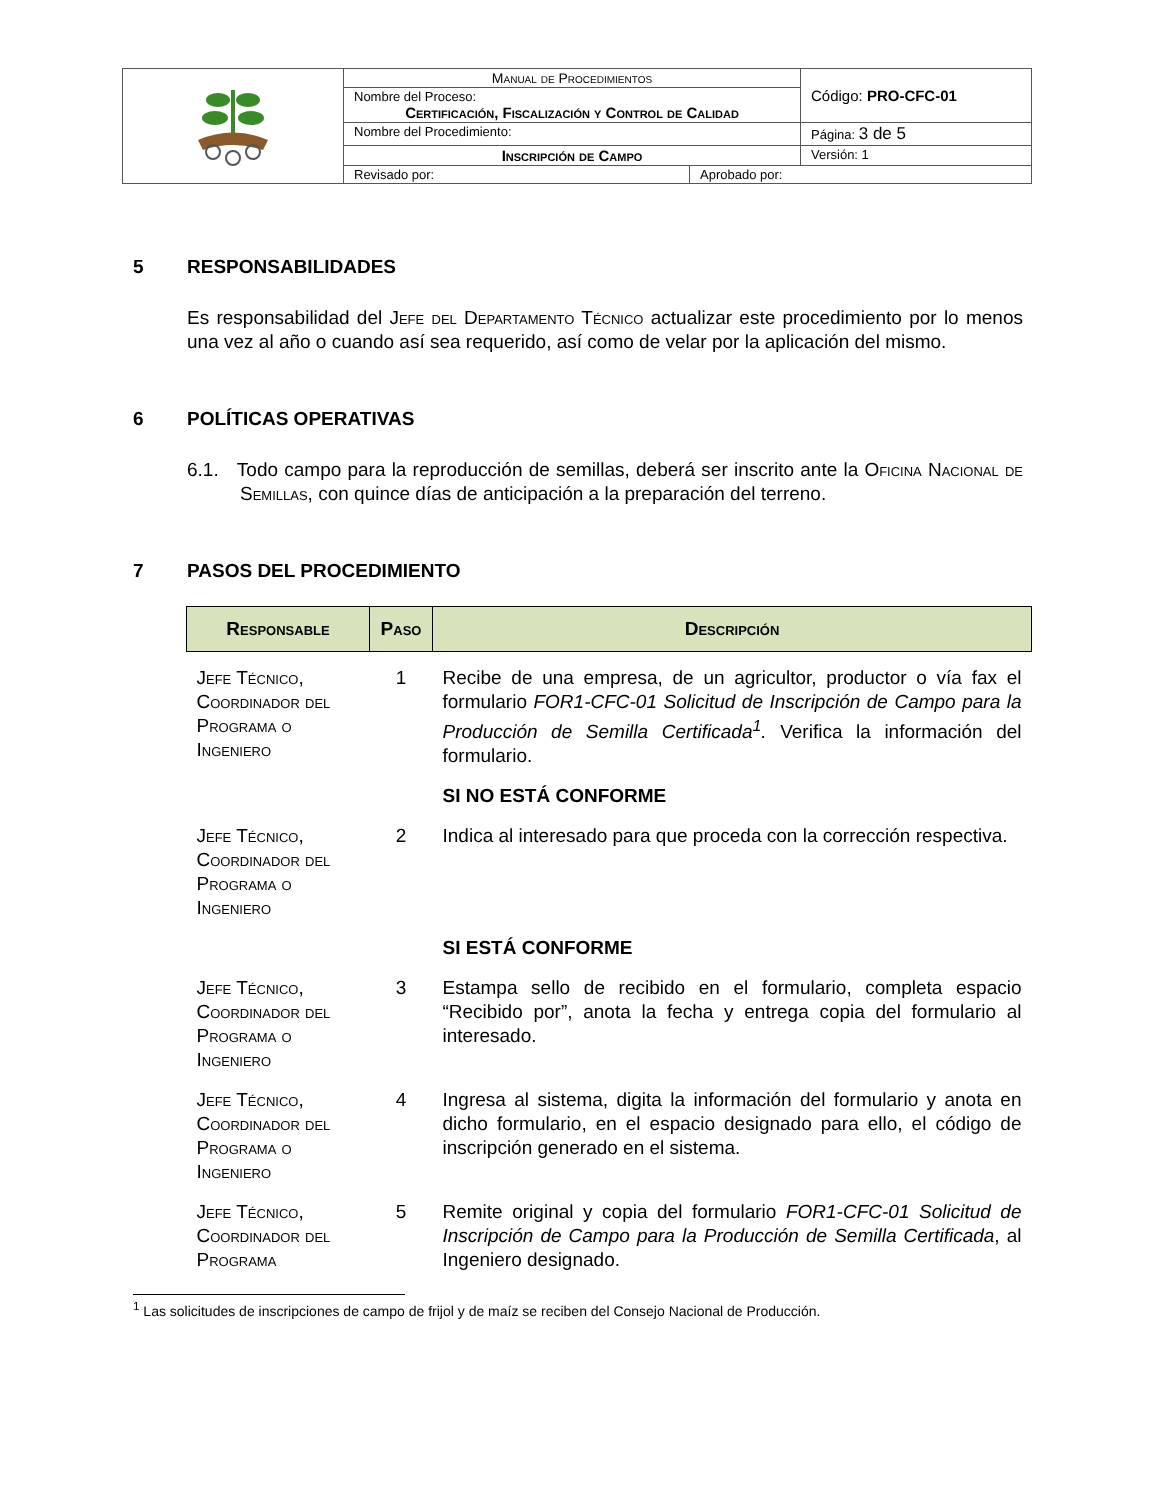| | Manual de Procedimientos | | Código: PRO-CFC-01 |
| | Nombre del Proceso: Certificación, Fiscalización y Control de Calidad | | |
| | Nombre del Procedimiento: | | Página: 3 de 5 |
| | Inscripción de Campo | | Versión: 1 |
| | Revisado por: | Aprobado por: | |
5 RESPONSABILIDADES
Es responsabilidad del Jefe del Departamento Técnico actualizar este procedimiento por lo menos una vez al año o cuando así sea requerido, así como de velar por la aplicación del mismo.
6 POLÍTICAS OPERATIVAS
6.1. Todo campo para la reproducción de semillas, deberá ser inscrito ante la Oficina Nacional de Semillas, con quince días de anticipación a la preparación del terreno.
7 PASOS DEL PROCEDIMIENTO
| Responsable | Paso | Descripción |
| --- | --- | --- |
| Jefe Técnico, Coordinador del Programa o Ingeniero | 1 | Recibe de una empresa, de un agricultor, productor o vía fax el formulario FOR1-CFC-01 Solicitud de Inscripción de Campo para la Producción de Semilla Certificada<sup>1</sup>. Verifica la información del formulario. |
| | | SI NO ESTÁ CONFORME |
| Jefe Técnico, Coordinador del Programa o Ingeniero | 2 | Indica al interesado para que proceda con la corrección respectiva. |
| | | SI ESTÁ CONFORME |
| Jefe Técnico, Coordinador del Programa o Ingeniero | 3 | Estampa sello de recibido en el formulario, completa espacio “Recibido por”, anota la fecha y entrega copia del formulario al interesado. |
| Jefe Técnico, Coordinador del Programa o Ingeniero | 4 | Ingresa al sistema, digita la información del formulario y anota en dicho formulario, en el espacio designado para ello, el código de inscripción generado en el sistema. |
| Jefe Técnico, Coordinador del Programa | 5 | Remite original y copia del formulario FOR1-CFC-01 Solicitud de Inscripción de Campo para la Producción de Semilla Certificada , al Ingeniero designado. |
<sup>1</sup> Las solicitudes de inscripciones de campo de frijol y de maíz se reciben del Consejo Nacional de Producción.